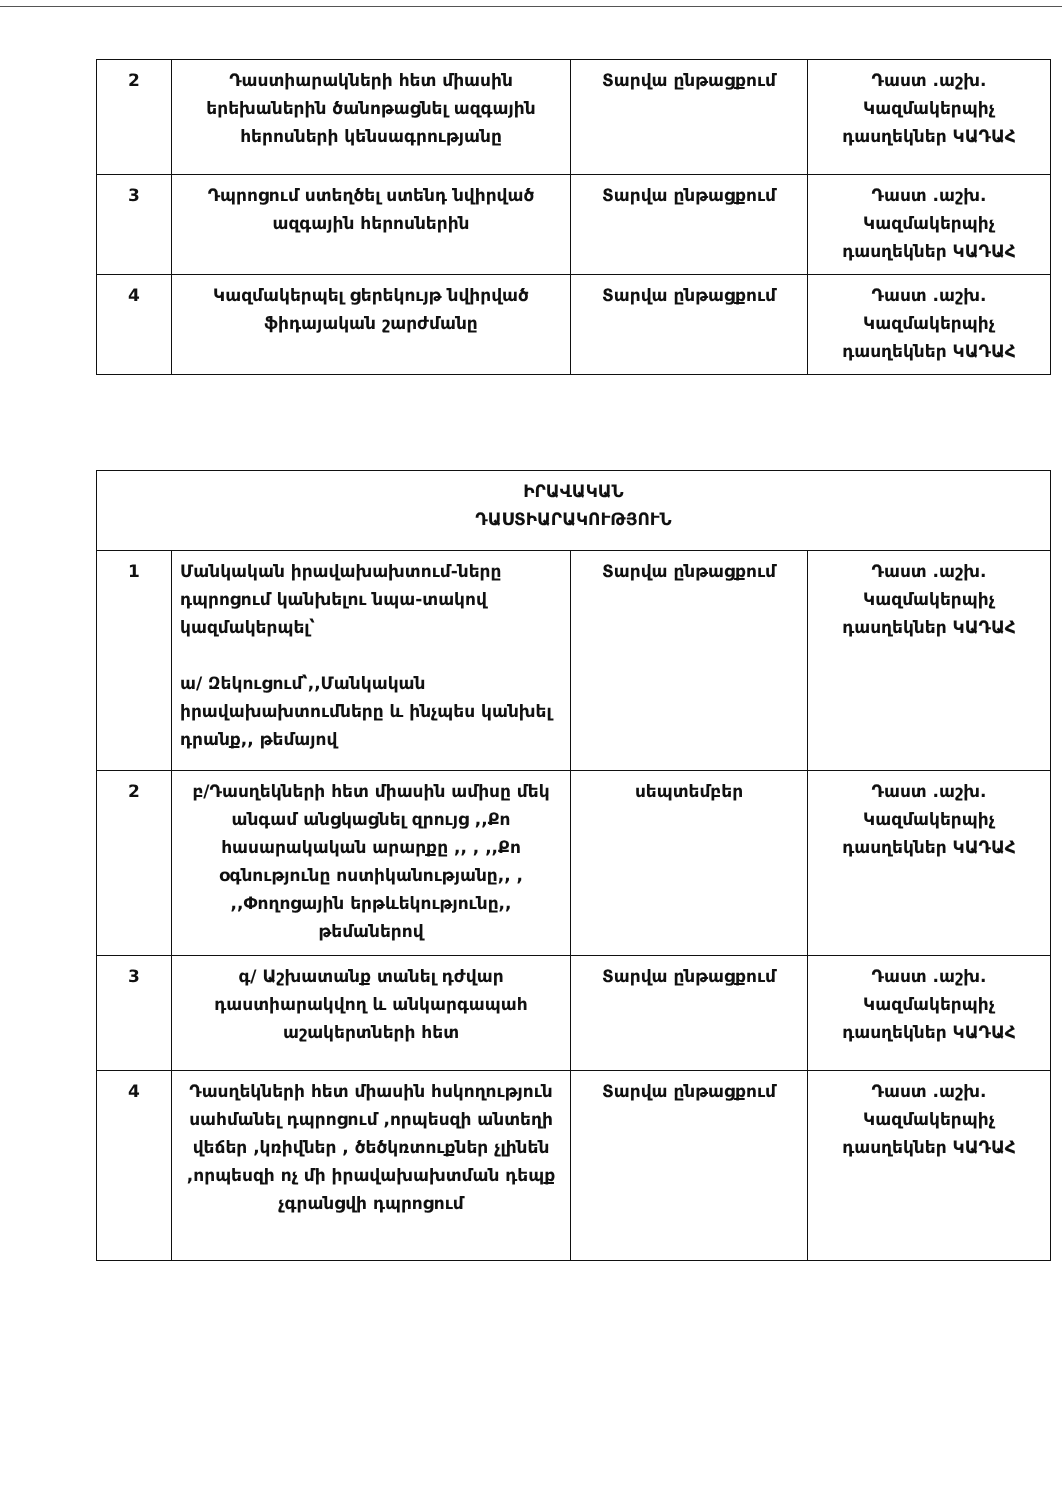| 2 | Դաստիարակների հետ միասին երեխաներին ծանոթացնել ազգային հերոսների կենսագրությանը | Տարվա ընթացքում | Դաստ .աշխ. Կազմակերպիչ դասղեկներ ԿԱԴԱՀ |
| 3 | Դպրոցում ստեղծել ստենդ նվիրված ազգային հերոսներին | Տարվա ընթացքում | Դաստ .աշխ. Կազմակերպիչ դասղեկներ ԿԱԴԱՀ |
| 4 | Կազմակերպել ցերեկույթ նվիրված ֆիդայական շարժմանը | Տարվա ընթացքում | Դաստ .աշխ. Կազմակերպիչ դասղեկներ ԿԱԴԱՀ |
| ԻՐԱՎԱԿԱՆ ԴԱՍՏԻԱՐԱԿՈՒԹՅՈՒՆ | | | |
| 1 | Մանկական իրավախախտում-ները դպրոցում կանխելու նպա-տակով կազմակերպել՝ ա/ Զեկուցում՝,,Մանկական իրավախախտումները և ինչպես կանխել դրանք,, թեմայով | Տարվա ընթացքում | Դաստ .աշխ. Կազմակերպիչ դասղեկներ ԿԱԴԱՀ |
| 2 | բ/Դասղեկների հետ միասին ամիսը մեկ անգամ անցկացնել զրույց ,,Քո հասարակական արարքը ,, , ,,Քո օգնությունը ոստիկանությանը,, , ,,Փողոցային երթևեկությունը,, թեմաներով | սեպտեմբեր | Դաստ .աշխ. Կազմակերպիչ դասղեկներ ԿԱԴԱՀ |
| 3 | գ/ Աշխատանք տանել դժվար դաստիարակվող և անկարգապահ աշակերտների հետ | Տարվա ընթացքում | Դաստ .աշխ. Կազմակերպիչ դասղեկներ ԿԱԴԱՀ |
| 4 | Դասղեկների հետ միասին հսկողություն սահմանել դպրոցում ,որպեսզի անտեղի վեճեր ,կռիվներ , ծեծկռտուքներ չլինեն ,որպեսզի ոչ մի իրավախախտման դեպք չգրանցվի դպրոցում | Տարվա ընթացքում | Դաստ .աշխ. Կազմակերպիչ դասղեկներ ԿԱԴԱՀ |